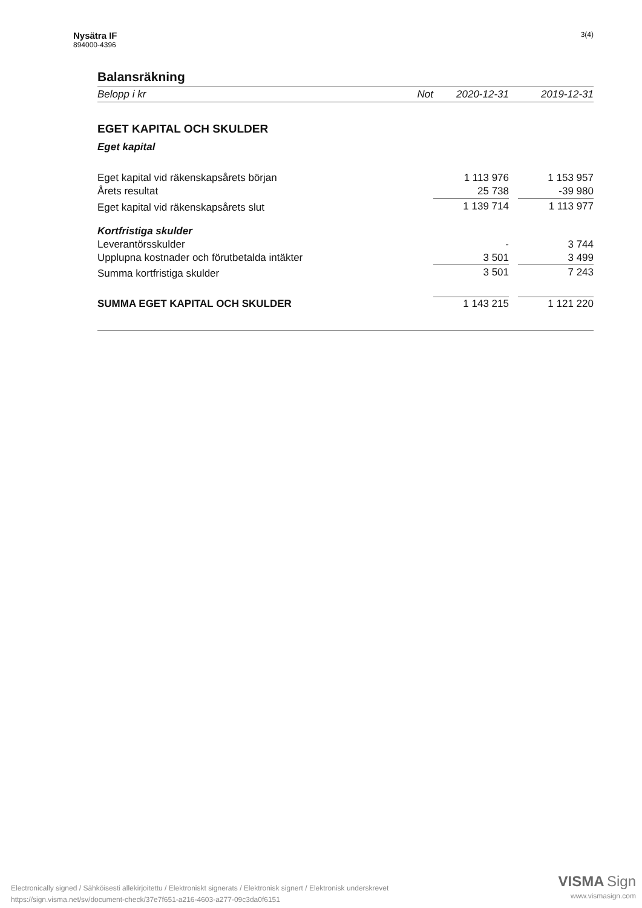Nysätra IF
894000-4396
3(4)
Balansräkning
| Belopp i kr | Not | 2020-12-31 | | 2019-12-31 |
| --- | --- | --- | --- | --- |
| EGET KAPITAL OCH SKULDER | | | | |
| Eget kapital | | | | |
| Eget kapital vid räkenskapsårets början | | 1 113 976 | | 1 153 957 |
| Årets resultat | | 25 738 | | -39 980 |
| Eget kapital vid räkenskapsårets slut | | 1 139 714 | | 1 113 977 |
| Kortfristiga skulder | | | | |
| Leverantörsskulder | | - | | 3 744 |
| Upplupna kostnader och förutbetalda intäkter | | 3 501 | | 3 499 |
| Summa kortfristiga skulder | | 3 501 | | 7 243 |
| SUMMA EGET KAPITAL OCH SKULDER | | 1 143 215 | | 1 121 220 |
Electronically signed / Sähköisesti allekirjoitettu / Elektroniskt signerats / Elektronisk signert / Elektronisk underskrevet
https://sign.visma.net/sv/document-check/37e7f651-a216-4603-a277-09c3da0f6151
VISMA Sign
www.vismasign.com